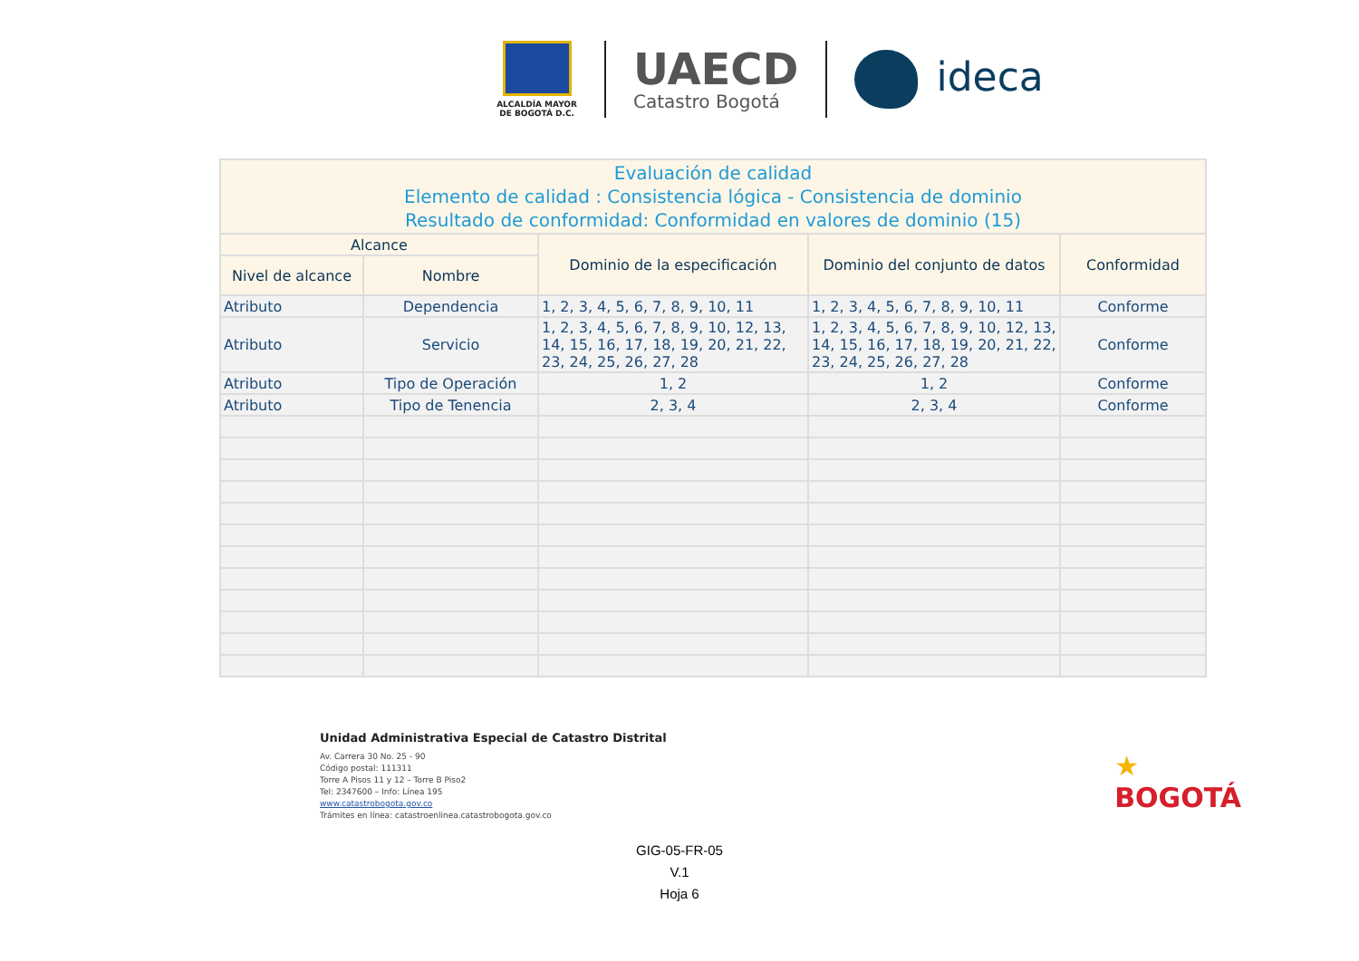ALCALDÍA MAYOR
DE BOGOTÁ D.C.
UAECD
Catastro Bogotá
ideca
| Evaluación de calidad Elemento de calidad : Consistencia lógica - Consistencia de dominio Resultado de conformidad: Conformidad en valores de dominio (15) | | | | |
| --- | --- | --- | --- | --- |
| Alcance | | Dominio de la especificación | Dominio del conjunto de datos | Conformidad |
| Nivel de alcance | Nombre | | | |
| Atributo | Dependencia | 1, 2, 3, 4, 5, 6, 7, 8, 9, 10, 11 | 1, 2, 3, 4, 5, 6, 7, 8, 9, 10, 11 | Conforme |
| Atributo | Servicio | 1, 2, 3, 4, 5, 6, 7, 8, 9, 10, 12, 13, 14, 15, 16, 17, 18, 19, 20, 21, 22, 23, 24, 25, 26, 27, 28 | 1, 2, 3, 4, 5, 6, 7, 8, 9, 10, 12, 13, 14, 15, 16, 17, 18, 19, 20, 21, 22, 23, 24, 25, 26, 27, 28 | Conforme |
| Atributo | Tipo de Operación | 1, 2 | 1, 2 | Conforme |
| Atributo | Tipo de Tenencia | 2, 3, 4 | 2, 3, 4 | Conforme |
Unidad Administrativa Especial de Catastro Distrital
Av. Carrera 30 No. 25 - 90
Código postal: 111311
Torre A Pisos 11 y 12 – Torre B Piso2
Tel: 2347600 – Info: Línea 195
www.catastrobogota.gov.co
Trámites en línea: catastroenlinea.catastrobogota.gov.co
★
BOGOTÁ
GIG-05-FR-05
V.1
Hoja 6